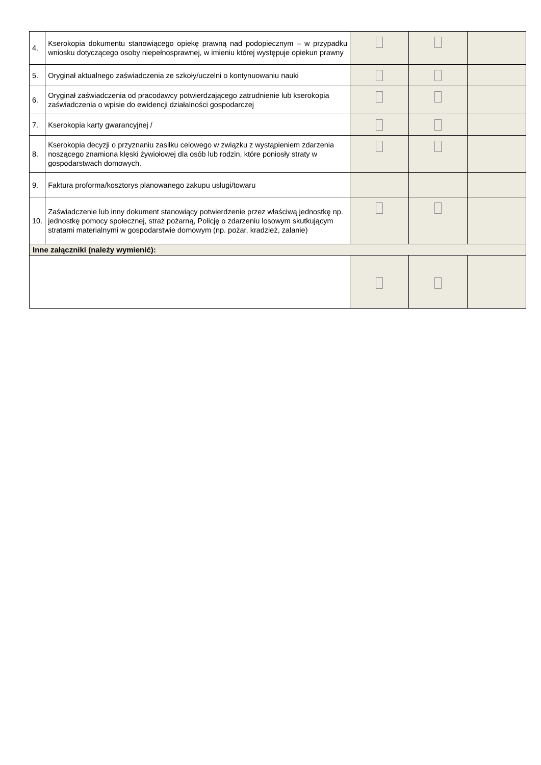| 4. | Kserokopia dokumentu stanowiącego opiekę prawną nad podopiecznym – w przypadku wniosku dotyczącego osoby niepełnosprawnej, w imieniu której występuje opiekun prawny | | | |
| 5. | Oryginał aktualnego zaświadczenia ze szkoły/uczelni o kontynuowaniu nauki | | | |
| 6. | Oryginał zaświadczenia od pracodawcy potwierdzającego zatrudnienie lub kserokopia zaświadczenia o wpisie do ewidencji działalności gospodarczej | | | |
| 7. | Kserokopia karty gwarancyjnej / | | | |
| 8. | Kserokopia decyzji o przyznaniu zasiłku celowego w związku z wystąpieniem zdarzenia noszącego znamiona klęski żywiołowej dla osób lub rodzin, które poniosły straty w gospodarstwach domowych. | | | |
| 9. | Faktura proforma/kosztorys planowanego zakupu usługi/towaru | | | |
| 10. | Zaświadczenie lub inny dokument stanowiący potwierdzenie przez właściwą jednostkę np. jednostkę pomocy społecznej, straż pożarną, Policję o zdarzeniu losowym skutkującym stratami materialnymi w gospodarstwie domowym (np. pożar, kradzież, zalanie) | | | |
| Inne załączniki (należy wymienić): | | | | |